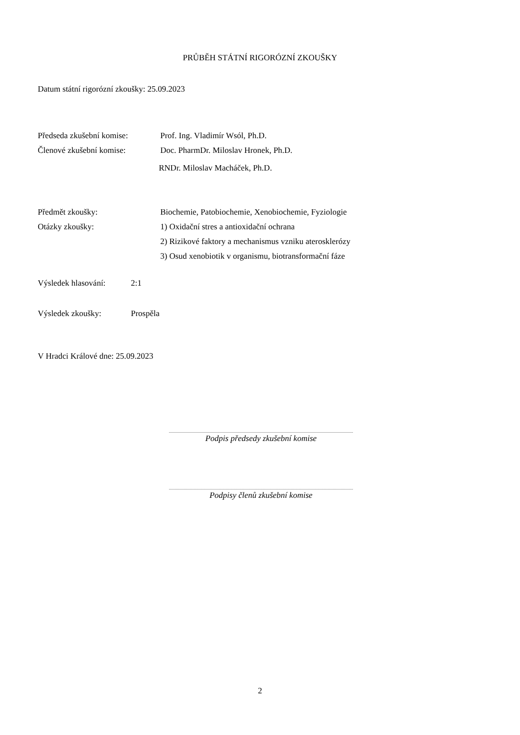PRŮBĚH STÁTNÍ RIGORÓZNÍ ZKOUŠKY
Datum státní rigorózní zkoušky: 25.09.2023
Předseda zkušební komise:
Prof. Ing. Vladimír Wsól, Ph.D.
Členové zkušební komise: Doc. PharmDr. Miloslav Hronek, Ph.D.
RNDr. Miloslav Macháček, Ph.D.
Předmět zkoušky: Biochemie, Patobiochemie, Xenobiochemie, Fyziologie
Otázky zkoušky: 1) Oxidační stres a antioxidační ochrana
2) Rizikové faktory a mechanismus vzniku aterosklerózy
3) Osud xenobiotik v organismu, biotransformační fáze
Výsledek hlasování:
2:1
Výsledek zkoušky: Prospěla
V Hradci Králové dne: 25.09.2023
Podpis předsedy zkušební komise
Podpisy členů zkušební komise
2